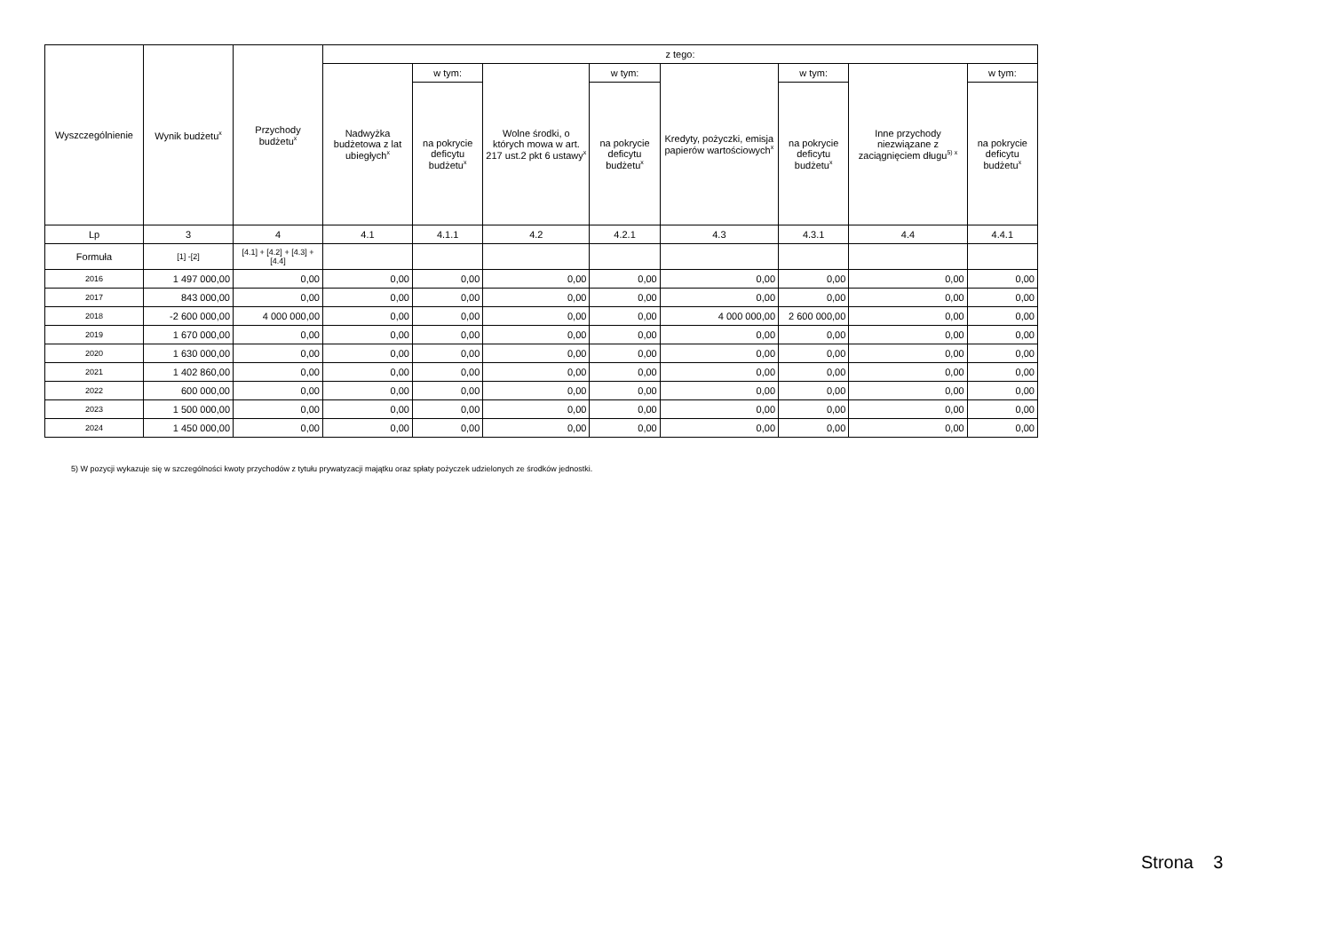| Wyszczególnienie | Wynik budżetu<sup>x</sup> | Przychody budżetu<sup>x</sup> | z tego: | | | | | | | |
| --- | --- | --- | --- | --- | --- | --- | --- | --- | --- | --- |
| | | | Nadwyżka budżetowa z lat ubiegłych<sup>x</sup> | w tym: | Wolne środki, o których mowa w art. 217 ust.2 pkt 6 ustawy<sup>x</sup> | w tym: | Kredyty, pożyczki, emisja papierów wartościowych<sup>x</sup> | w tym: | Inne przychody niezwiązane z zaciągnięciem długu<sup>5) x</sup> | w tym: |
| | | | | na pokrycie deficytu budżetu<sup>x</sup> | | na pokrycie deficytu budżetu<sup>x</sup> | | na pokrycie deficytu budżetu<sup>x</sup> | | na pokrycie deficytu budżetu<sup>x</sup> |
| Lp | 3 | 4 | 4.1 | 4.1.1 | 4.2 | 4.2.1 | 4.3 | 4.3.1 | 4.4 | 4.4.1 |
| Formuła | [1] -[2] | [4.1] + [4.2] + [4.3] + [4.4] | | | | | | | | |
| 2016 | 1 497 000,00 | 0,00 | 0,00 | 0,00 | 0,00 | 0,00 | 0,00 | 0,00 | 0,00 | 0,00 |
| 2017 | 843 000,00 | 0,00 | 0,00 | 0,00 | 0,00 | 0,00 | 0,00 | 0,00 | 0,00 | 0,00 |
| 2018 | -2 600 000,00 | 4 000 000,00 | 0,00 | 0,00 | 0,00 | 0,00 | 4 000 000,00 | 2 600 000,00 | 0,00 | 0,00 |
| 2019 | 1 670 000,00 | 0,00 | 0,00 | 0,00 | 0,00 | 0,00 | 0,00 | 0,00 | 0,00 | 0,00 |
| 2020 | 1 630 000,00 | 0,00 | 0,00 | 0,00 | 0,00 | 0,00 | 0,00 | 0,00 | 0,00 | 0,00 |
| 2021 | 1 402 860,00 | 0,00 | 0,00 | 0,00 | 0,00 | 0,00 | 0,00 | 0,00 | 0,00 | 0,00 |
| 2022 | 600 000,00 | 0,00 | 0,00 | 0,00 | 0,00 | 0,00 | 0,00 | 0,00 | 0,00 | 0,00 |
| 2023 | 1 500 000,00 | 0,00 | 0,00 | 0,00 | 0,00 | 0,00 | 0,00 | 0,00 | 0,00 | 0,00 |
| 2024 | 1 450 000,00 | 0,00 | 0,00 | 0,00 | 0,00 | 0,00 | 0,00 | 0,00 | 0,00 | 0,00 |
5) W pozycji wykazuje się w szczególności kwoty przychodów z tytułu prywatyzacji majątku oraz spłaty pożyczek udzielonych ze środków jednostki.
Strona 3